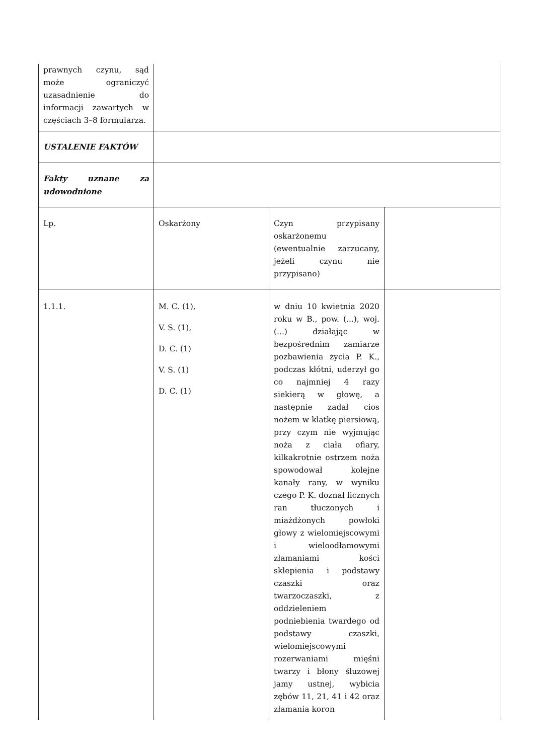| prawnych czynu, sąd może ograniczyć uzasadnienie do informacji zawartych w częściach 3–8 formularza. | | | |
| USTALENIE FAKTÓW | | | |
| Fakty uznane za udowodnione | | | |
| Lp. | Oskarżony | Czyn przypisany oskarżonemu (ewentualnie zarzucany, jeżeli czynu nie przypisano) | |
| 1.1.1. | M. C. (1), V. S. (1), D. C. (1) V. S. (1) D. C. (1) | w dniu 10 kwietnia 2020 roku w B., pow. (...), woj. (...) działając w bezpośrednim zamiarze pozbawienia życia P. K., podczas kłótni, uderzył go co najmniej 4 razy siekierą w głowę, a następnie zadał cios nożem w klatkę piersiową, przy czym nie wyjmując noża z ciała ofiary, kilkakrotnie ostrzem noża spowodował kolejne kanały rany, w wyniku czego P. K. doznał licznych ran tłuczonych i miażdżonych powłoki głowy z wielomiejscowymi i wieloodłamowymi złamaniami kości sklepienia i podstawy czaszki oraz twarzoczaszki, z oddzieleniem podniebienia twardego od podstawy czaszki, wielomiejscowymi rozerwaniami mięśni twarzy i błony śluzowej jamy ustnej, wybicia zębów 11, 21, 41 i 42 oraz złamania koron | |